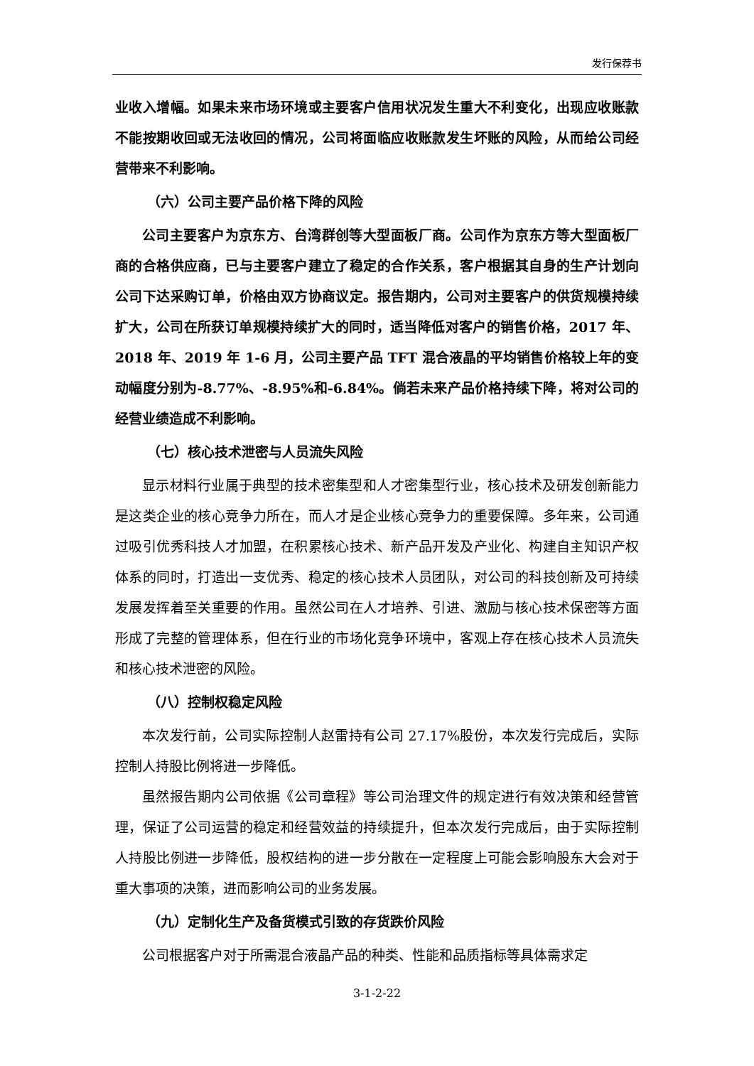发行保荐书
业收入增幅。如果未来市场环境或主要客户信用状况发生重大不利变化，出现应收账款不能按期收回或无法收回的情况，公司将面临应收账款发生坏账的风险，从而给公司经营带来不利影响。
（六）公司主要产品价格下降的风险
公司主要客户为京东方、台湾群创等大型面板厂商。公司作为京东方等大型面板厂商的合格供应商，已与主要客户建立了稳定的合作关系，客户根据其自身的生产计划向公司下达采购订单，价格由双方协商议定。报告期内，公司对主要客户的供货规模持续扩大，公司在所获订单规模持续扩大的同时，适当降低对客户的销售价格，2017 年、2018 年、2019 年 1-6 月，公司主要产品 TFT 混合液晶的平均销售价格较上年的变动幅度分别为-8.77%、-8.95%和-6.84%。倘若未来产品价格持续下降，将对公司的经营业绩造成不利影响。
（七）核心技术泄密与人员流失风险
显示材料行业属于典型的技术密集型和人才密集型行业，核心技术及研发创新能力是这类企业的核心竞争力所在，而人才是企业核心竞争力的重要保障。多年来，公司通过吸引优秀科技人才加盟，在积累核心技术、新产品开发及产业化、构建自主知识产权体系的同时，打造出一支优秀、稳定的核心技术人员团队，对公司的科技创新及可持续发展发挥着至关重要的作用。虽然公司在人才培养、引进、激励与核心技术保密等方面形成了完整的管理体系，但在行业的市场化竞争环境中，客观上存在核心技术人员流失和核心技术泄密的风险。
（八）控制权稳定风险
本次发行前，公司实际控制人赵雷持有公司 27.17%股份，本次发行完成后，实际控制人持股比例将进一步降低。
虽然报告期内公司依据《公司章程》等公司治理文件的规定进行有效决策和经营管理，保证了公司运营的稳定和经营效益的持续提升，但本次发行完成后，由于实际控制人持股比例进一步降低，股权结构的进一步分散在一定程度上可能会影响股东大会对于重大事项的决策，进而影响公司的业务发展。
（九）定制化生产及备货模式引致的存货跌价风险
公司根据客户对于所需混合液晶产品的种类、性能和品质指标等具体需求定
3-1-2-22